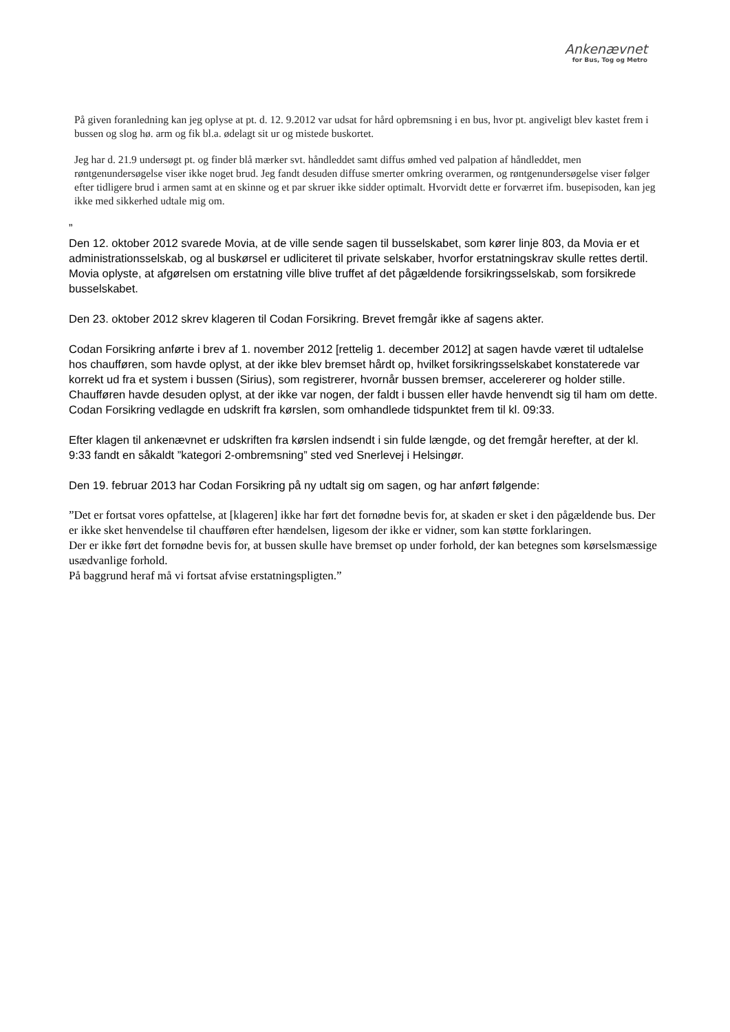Ankenævnet
for Bus, Tog og Metro
På given foranledning kan jeg oplyse at pt. d. 12. 9.2012 var udsat for hård opbremsning i en bus, hvor pt. angiveligt blev kastet frem i bussen og slog hø. arm og fik bl.a. ødelagt sit ur og mistede buskortet.
Jeg har d. 21.9 undersøgt pt. og finder blå mærker svt. håndleddet samt diffus ømhed ved palpation af håndleddet, men røntgenundersøgelse viser ikke noget brud. Jeg fandt desuden diffuse smerter omkring overarmen, og røntgenundersøgelse viser følger efter tidligere brud i armen samt at en skinne og et par skruer ikke sidder optimalt. Hvorvidt dette er forværret ifm. busepisoden, kan jeg ikke med sikkerhed udtale mig om.
”
Den 12. oktober 2012 svarede Movia, at de ville sende sagen til busselskabet, som kører linje 803, da Movia er et administrationsselskab, og al buskørsel er udliciteret til private selskaber, hvorfor erstatningskrav skulle rettes dertil. Movia oplyste, at afgørelsen om erstatning ville blive truffet af det pågældende forsikringsselskab, som forsikrede busselskabet.
Den 23. oktober 2012 skrev klageren til Codan Forsikring. Brevet fremgår ikke af sagens akter.
Codan Forsikring anførte i brev af 1. november 2012 [rettelig 1. december 2012] at sagen havde været til udtalelse hos chaufføren, som havde oplyst, at der ikke blev bremset hårdt op, hvilket forsikringsselskabet konstaterede var korrekt ud fra et system i bussen (Sirius), som registrerer, hvornår bussen bremser, accelererer og holder stille. Chaufføren havde desuden oplyst, at der ikke var nogen, der faldt i bussen eller havde henvendt sig til ham om dette. Codan Forsikring vedlagde en udskrift fra kørslen, som omhandlede tidspunktet frem til kl. 09:33.
Efter klagen til ankenævnet er udskriften fra kørslen indsendt i sin fulde længde, og det fremgår herefter, at der kl. 9:33 fandt en såkaldt ”kategori 2-ombremsning” sted ved Snerlevej i Helsingør.
Den 19. februar 2013 har Codan Forsikring på ny udtalt sig om sagen, og har anført følgende:
”Det er fortsat vores opfattelse, at [klageren] ikke har ført det fornødne bevis for, at skaden er sket i den pågældende bus. Der er ikke sket henvendelse til chaufføren efter hændelsen, ligesom der ikke er vidner, som kan støtte forklaringen.
Der er ikke ført det fornødne bevis for, at bussen skulle have bremset op under forhold, der kan betegnes som kørselsmæssige usædvanlige forhold.
På baggrund heraf må vi fortsat afvise erstatningspligten.”